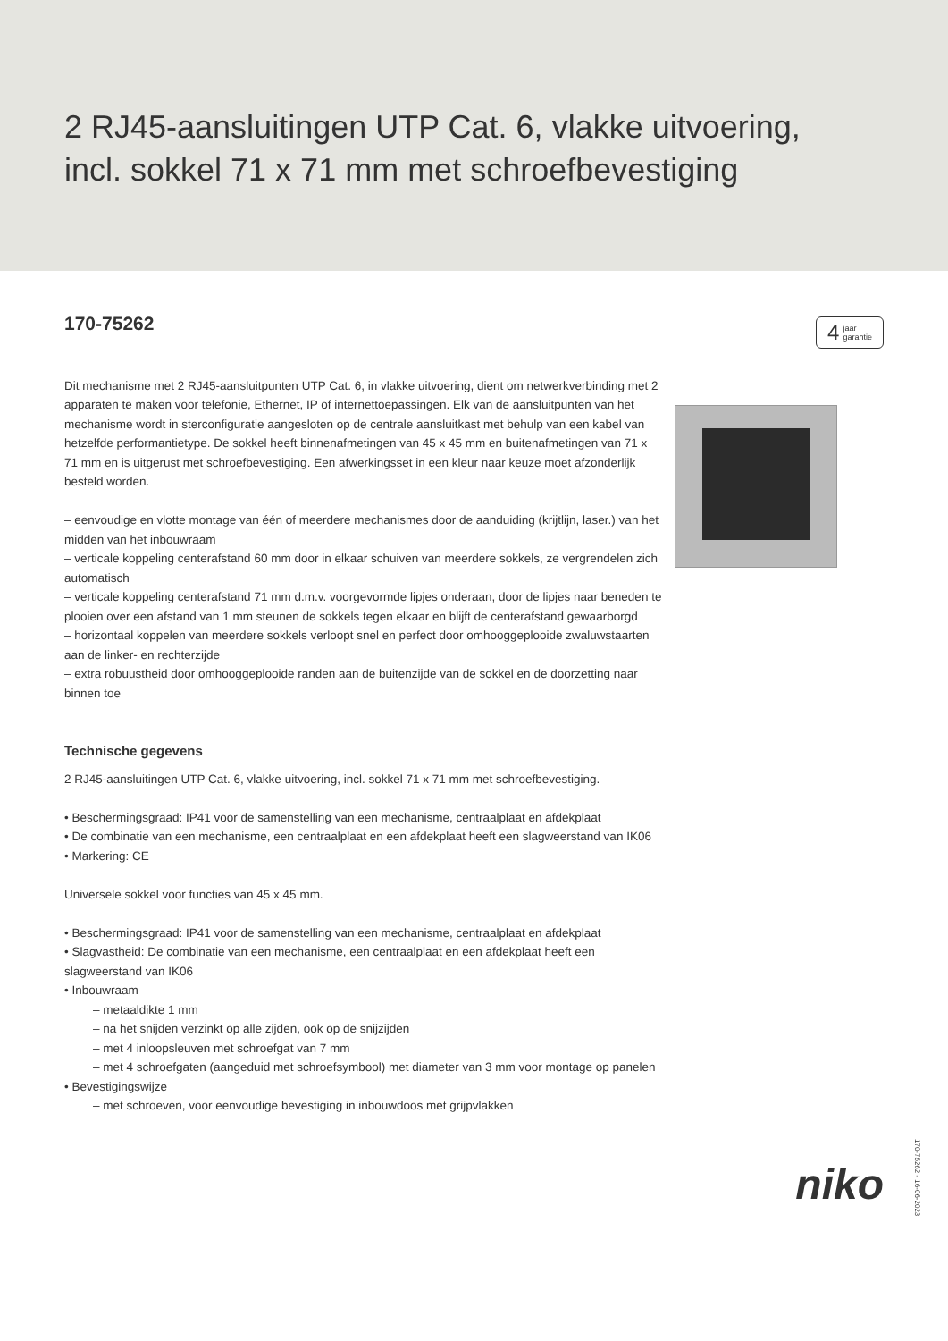2 RJ45-aansluitingen UTP Cat. 6, vlakke uitvoering,
incl. sokkel 71 x 71 mm met schroefbevestiging
170-75262
Dit mechanisme met 2 RJ45-aansluitpunten UTP Cat. 6, in vlakke uitvoering, dient om netwerkverbinding met 2 apparaten te maken voor telefonie, Ethernet, IP of internettoepassingen. Elk van de aansluitpunten van het mechanisme wordt in sterconfiguratie aangesloten op de centrale aansluitkast met behulp van een kabel van hetzelfde performantietype. De sokkel heeft binnenafmetingen van 45 x 45 mm en buitenafmetingen van 71 x 71 mm en is uitgerust met schroefbevestiging. Een afwerkingsset in een kleur naar keuze moet afzonderlijk besteld worden.
– eenvoudige en vlotte montage van één of meerdere mechanismes door de aanduiding (krijtlijn, laser.) van het midden van het inbouwraam
– verticale koppeling centerafstand 60 mm door in elkaar schuiven van meerdere sokkels, ze vergrendelen zich automatisch
– verticale koppeling centerafstand 71 mm d.m.v. voorgevormde lipjes onderaan, door de lipjes naar beneden te plooien over een afstand van 1 mm steunen de sokkels tegen elkaar en blijft de centerafstand gewaarborgd
– horizontaal koppelen van meerdere sokkels verloopt snel en perfect door omhooggeplooide zwaluwstaarten aan de linker- en rechterzijde
– extra robuustheid door omhooggeplooide randen aan de buitenzijde van de sokkel en de doorzetting naar binnen toe
Technische gegevens
2 RJ45-aansluitingen UTP Cat. 6, vlakke uitvoering, incl. sokkel 71 x 71 mm met schroefbevestiging.
• Beschermingsgraad: IP41 voor de samenstelling van een mechanisme, centraalplaat en afdekplaat
• De combinatie van een mechanisme, een centraalplaat en een afdekplaat heeft een slagweerstand van IK06
• Markering: CE
Universele sokkel voor functies van 45 x 45 mm.
• Beschermingsgraad: IP41 voor de samenstelling van een mechanisme, centraalplaat en afdekplaat
• Slagvastheid: De combinatie van een mechanisme, een centraalplaat en een afdekplaat heeft een slagweerstand van IK06
• Inbouwraam
– metaaldikte 1 mm
– na het snijden verzinkt op alle zijden, ook op de snijzijden
– met 4 inloopsleuven met schroefgat van 7 mm
– met 4 schroefgaten (aangeduid met schroefsymbool) met diameter van 3 mm voor montage op panelen
• Bevestigingswijze
– met schroeven, voor eenvoudige bevestiging in inbouwdoos met grijpvlakken
4 jaar
garantie
niko
170-75262 - 16-06-2023